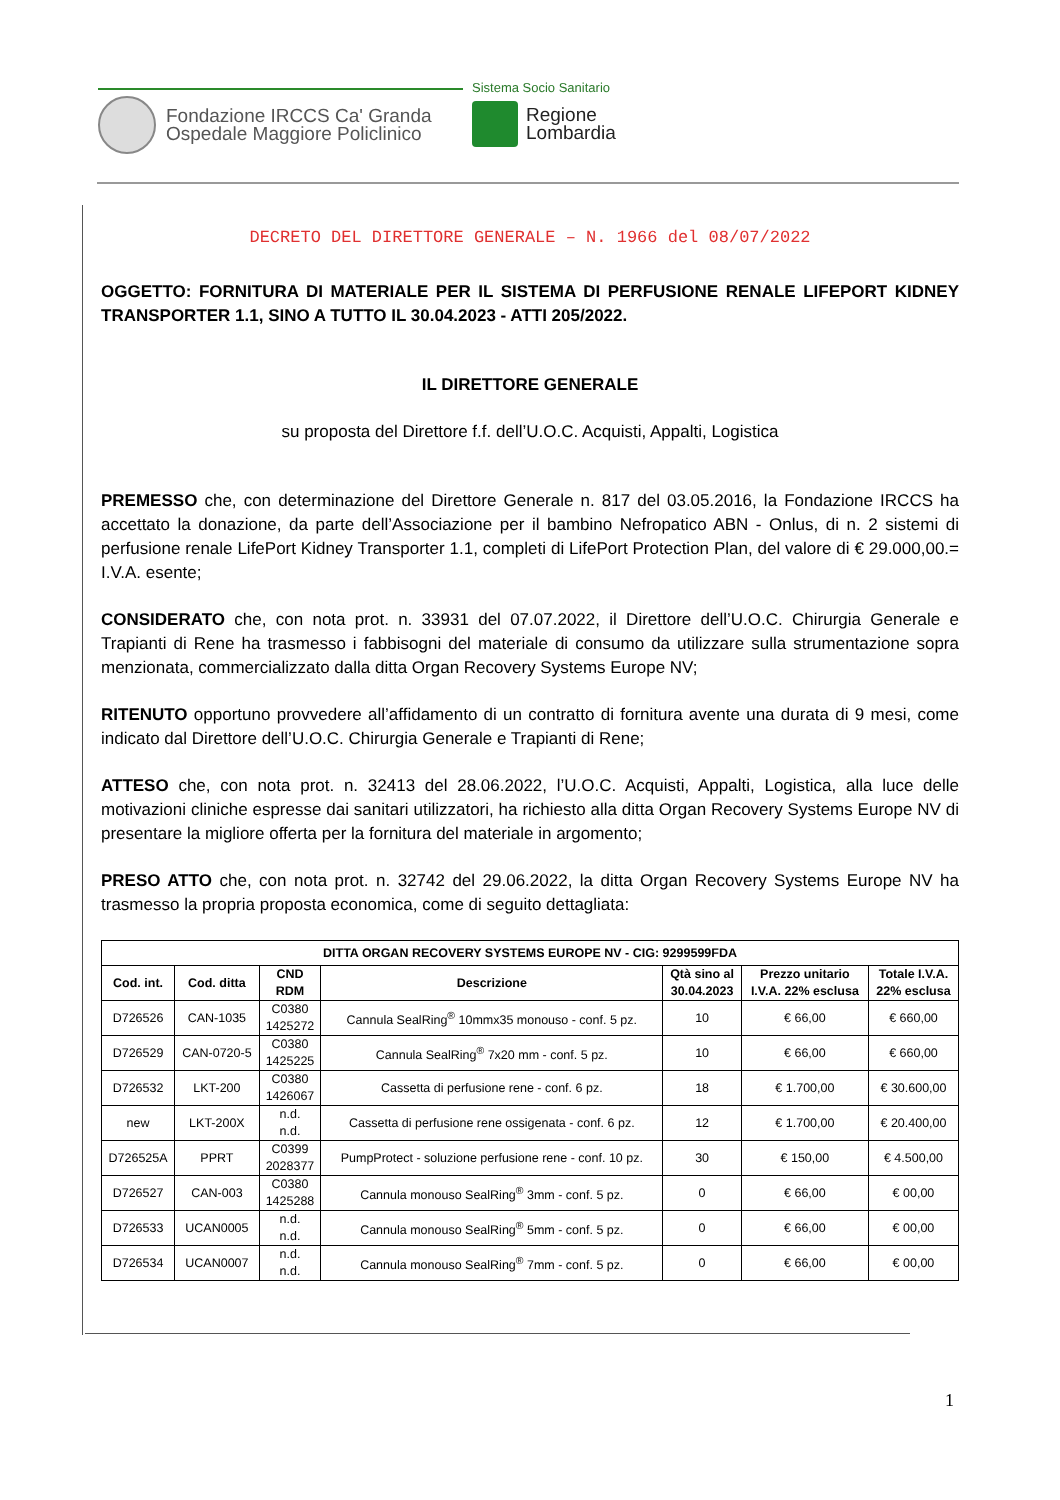Fondazione IRCCS Ca' Granda
Ospedale Maggiore Policlinico
Sistema Socio Sanitario
Regione
Lombardia
DECRETO DEL DIRETTORE GENERALE – N. 1966 del 08/07/2022
OGGETTO: FORNITURA DI MATERIALE PER IL SISTEMA DI PERFUSIONE RENALE LIFEPORT KIDNEY TRANSPORTER 1.1, SINO A TUTTO IL 30.04.2023 - ATTI 205/2022.
IL DIRETTORE GENERALE
su proposta del Direttore f.f. dell’U.O.C. Acquisti, Appalti, Logistica
PREMESSO che, con determinazione del Direttore Generale n. 817 del 03.05.2016, la Fondazione IRCCS ha accettato la donazione, da parte dell’Associazione per il bambino Nefropatico ABN - Onlus, di n. 2 sistemi di perfusione renale LifePort Kidney Transporter 1.1, completi di LifePort Protection Plan, del valore di € 29.000,00.= I.V.A. esente;
CONSIDERATO che, con nota prot. n. 33931 del 07.07.2022, il Direttore dell’U.O.C. Chirurgia Generale e Trapianti di Rene ha trasmesso i fabbisogni del materiale di consumo da utilizzare sulla strumentazione sopra menzionata, commercializzato dalla ditta Organ Recovery Systems Europe NV;
RITENUTO opportuno provvedere all’affidamento di un contratto di fornitura avente una durata di 9 mesi, come indicato dal Direttore dell’U.O.C. Chirurgia Generale e Trapianti di Rene;
ATTESO che, con nota prot. n. 32413 del 28.06.2022, l’U.O.C. Acquisti, Appalti, Logistica, alla luce delle motivazioni cliniche espresse dai sanitari utilizzatori, ha richiesto alla ditta Organ Recovery Systems Europe NV di presentare la migliore offerta per la fornitura del materiale in argomento;
PRESO ATTO che, con nota prot. n. 32742 del 29.06.2022, la ditta Organ Recovery Systems Europe NV ha trasmesso la propria proposta economica, come di seguito dettagliata:
| DITTA ORGAN RECOVERY SYSTEMS EUROPE NV - CIG: 9299599FDA | | | | | | |
| --- | --- | --- | --- | --- | --- | --- |
| Cod. int. | Cod. ditta | CND RDM | Descrizione | Qtà sino al 30.04.2023 | Prezzo unitario I.V.A. 22% esclusa | Totale I.V.A. 22% esclusa |
| D726526 | CAN-1035 | C0380 1425272 | Cannula SealRing<sup>®</sup> 10mmx35 monouso - conf. 5 pz. | 10 | € 66,00 | € 660,00 |
| D726529 | CAN-0720-5 | C0380 1425225 | Cannula SealRing<sup>®</sup> 7x20 mm - conf. 5 pz. | 10 | € 66,00 | € 660,00 |
| D726532 | LKT-200 | C0380 1426067 | Cassetta di perfusione rene - conf. 6 pz. | 18 | € 1.700,00 | € 30.600,00 |
| new | LKT-200X | n.d. n.d. | Cassetta di perfusione rene ossigenata - conf. 6 pz. | 12 | € 1.700,00 | € 20.400,00 |
| D726525A | PPRT | C0399 2028377 | PumpProtect - soluzione perfusione rene - conf. 10 pz. | 30 | € 150,00 | € 4.500,00 |
| D726527 | CAN-003 | C0380 1425288 | Cannula monouso SealRing<sup>®</sup> 3mm - conf. 5 pz. | 0 | € 66,00 | € 00,00 |
| D726533 | UCAN0005 | n.d. n.d. | Cannula monouso SealRing<sup>®</sup> 5mm - conf. 5 pz. | 0 | € 66,00 | € 00,00 |
| D726534 | UCAN0007 | n.d. n.d. | Cannula monouso SealRing<sup>®</sup> 7mm - conf. 5 pz. | 0 | € 66,00 | € 00,00 |
1